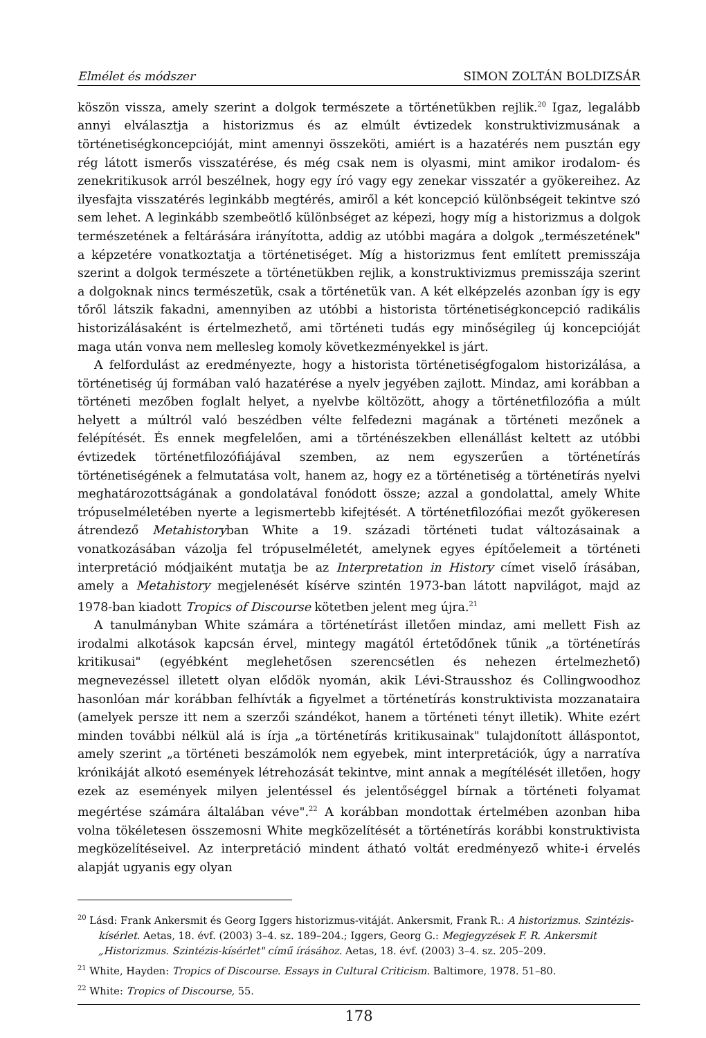Elmélet és módszer SIMON ZOLTÁN BOLDIZSÁR
köszön vissza, amely szerint a dolgok természete a történetükben rejlik.<sup>20</sup> Igaz, legalább annyi elválasztja a historizmus és az elmúlt évtizedek konstruktivizmusának a történetiségkoncepcióját, mint amennyi összeköti, amiért is a hazatérés nem pusztán egy rég látott ismerős visszatérése, és még csak nem is olyasmi, mint amikor irodalom- és zenekritikusok arról beszélnek, hogy egy író vagy egy zenekar visszatér a gyökereihez. Az ilyesfajta visszatérés leginkább megtérés, amiről a két koncepció különbségeit tekintve szó sem lehet. A leginkább szembeötlő különbséget az képezi, hogy míg a historizmus a dolgok természetének a feltárására irányította, addig az utóbbi magára a dolgok „természetének" a képzetére vonatkoztatja a történetiséget. Míg a historizmus fent említett premisszája szerint a dolgok természete a történetükben rejlik, a konstruktivizmus premisszája szerint a dolgoknak nincs természetük, csak a történetük van. A két elképzelés azonban így is egy tőről látszik fakadni, amennyiben az utóbbi a historista történetiségkoncepció radikális historizálásaként is értelmezhető, ami történeti tudás egy minőségileg új koncepcióját maga után vonva nem mellesleg komoly következményekkel is járt.
A felfordulást az eredményezte, hogy a historista történetiségfogalom historizálása, a történetiség új formában való hazatérése a nyelv jegyében zajlott. Mindaz, ami korábban a történeti mezőben foglalt helyet, a nyelvbe költözött, ahogy a történetfilozófia a múlt helyett a múltról való beszédben vélte felfedezni magának a történeti mezőnek a felépítését. És ennek megfelelően, ami a történészekben ellenállást keltett az utóbbi évtizedek történetfilozófiájával szemben, az nem egyszerűen a történetírás történetiségének a felmutatása volt, hanem az, hogy ez a történetiség a történetírás nyelvi meghatározottságának a gondolatával fonódott össze; azzal a gondolattal, amely White trópuselméletében nyerte a legismertebb kifejtését. A történetfilozófiai mezőt gyökeresen átrendező Metahistoryban White a 19. századi történeti tudat változásainak a vonatkozásában vázolja fel trópuselméletét, amelynek egyes építőelemeit a történeti interpretáció módjaiként mutatja be az Interpretation in History címet viselő írásában, amely a Metahistory megjelenését kísérve szintén 1973-ban látott napvilágot, majd az 1978-ban kiadott Tropics of Discourse kötetben jelent meg újra.<sup>21</sup>
A tanulmányban White számára a történetírást illetően mindaz, ami mellett Fish az irodalmi alkotások kapcsán érvel, mintegy magától értetődőnek tűnik „a történetírás kritikusai" (egyébként meglehetősen szerencsétlen és nehezen értelmezhető) megnevezéssel illetett olyan elődök nyomán, akik Lévi-Strausshoz és Collingwoodhoz hasonlóan már korábban felhívták a figyelmet a történetírás konstruktivista mozzanataira (amelyek persze itt nem a szerzői szándékot, hanem a történeti tényt illetik). White ezért minden további nélkül alá is írja „a történetírás kritikusainak" tulajdonított álláspontot, amely szerint „a történeti beszámolók nem egyebek, mint interpretációk, úgy a narratíva krónikáját alkotó események létrehozását tekintve, mint annak a megítélését illetően, hogy ezek az események milyen jelentéssel és jelentőséggel bírnak a történeti folyamat megértése számára általában véve".<sup>22</sup> A korábban mondottak értelmében azonban hiba volna tökéletesen összemosni White megközelítését a történetírás korábbi konstruktivista megközelítéseivel. Az interpretáció mindent átható voltát eredményező white-i érvelés alapját ugyanis egy olyan
<sup>20</sup> Lásd: Frank Ankersmit és Georg Iggers historizmus-vitáját. Ankersmit, Frank R.: A historizmus. Szintézis-kísérlet. Aetas, 18. évf. (2003) 3–4. sz. 189–204.; Iggers, Georg G.: Megjegyzések F. R. Ankersmit „Historizmus. Szintézis-kísérlet" című írásához. Aetas, 18. évf. (2003) 3–4. sz. 205–209.
<sup>21</sup> White, Hayden: Tropics of Discourse. Essays in Cultural Criticism. Baltimore, 1978. 51–80.
<sup>22</sup> White: Tropics of Discourse, 55.
178